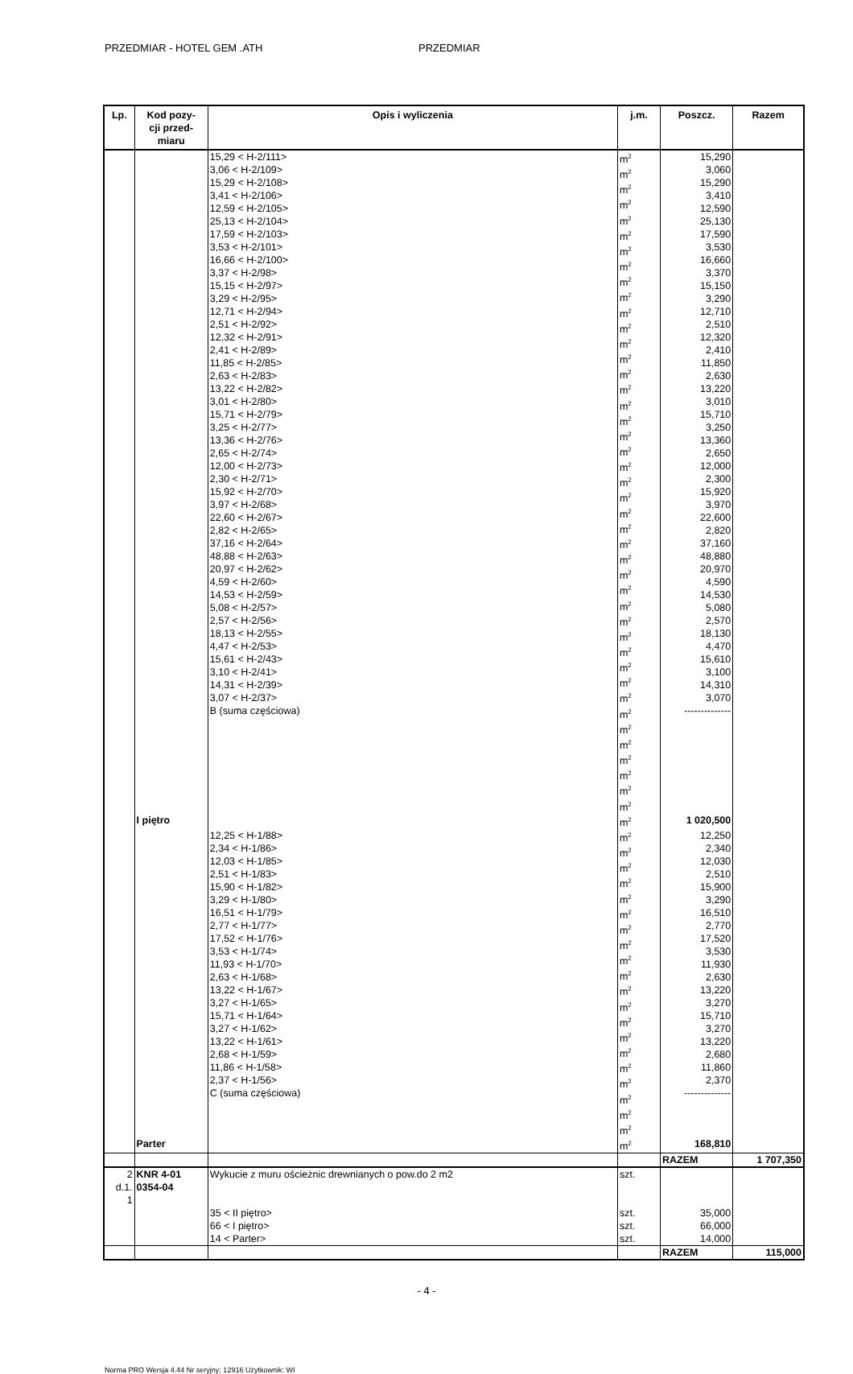PRZEDMIAR - HOTEL GEM .ATH PRZEDMIAR
| Lp. | Kod pozy- cji przed- miaru | Opis i wyliczenia | j.m. | Poszcz. | Razem |
| --- | --- | --- | --- | --- | --- |
| | | 15,29 < H-2/111> 3,06 < H-2/109> 15,29 < H-2/108> 3,41 < H-2/106> 12,59 < H-2/105> 25,13 < H-2/104> 17,59 < H-2/103> 3,53 < H-2/101> 16,66 < H-2/100> 3,37 < H-2/98> 15,15 < H-2/97> 3,29 < H-2/95> 12,71 < H-2/94> 2,51 < H-2/92> 12,32 < H-2/91> 2,41 < H-2/89> 11,85 < H-2/85> 2,63 < H-2/83> 13,22 < H-2/82> 3,01 < H-2/80> 15,71 < H-2/79> 3,25 < H-2/77> 13,36 < H-2/76> 2,65 < H-2/74> 12,00 < H-2/73> 2,30 < H-2/71> 15,92 < H-2/70> 3,97 < H-2/68> 22,60 < H-2/67> 2,82 < H-2/65> 37,16 < H-2/64> 48,88 < H-2/63> 20,97 < H-2/62> 4,59 < H-2/60> 14,53 < H-2/59> 5,08 < H-2/57> 2,57 < H-2/56> 18,13 < H-2/55> 4,47 < H-2/53> 15,61 < H-2/43> 3,10 < H-2/41> 14,31 < H-2/39> 3,07 < H-2/37> B (suma częściowa) | m<sup>2</sup> m<sup>2</sup> m<sup>2</sup> m<sup>2</sup> m<sup>2</sup> m<sup>2</sup> m<sup>2</sup> m<sup>2</sup> m<sup>2</sup> m<sup>2</sup> m<sup>2</sup> m<sup>2</sup> m<sup>2</sup> m<sup>2</sup> m<sup>2</sup> m<sup>2</sup> m<sup>2</sup> m<sup>2</sup> m<sup>2</sup> m<sup>2</sup> m<sup>2</sup> m<sup>2</sup> m<sup>2</sup> m<sup>2</sup> m<sup>2</sup> m<sup>2</sup> m<sup>2</sup> m<sup>2</sup> m<sup>2</sup> m<sup>2</sup> m<sup>2</sup> m<sup>2</sup> m<sup>2</sup> m<sup>2</sup> m<sup>2</sup> m<sup>2</sup> m<sup>2</sup> m<sup>2</sup> m<sup>2</sup> m<sup>2</sup> m<sup>2</sup> m<sup>2</sup> m<sup>2</sup> | 15,290 3,060 15,290 3,410 12,590 25,130 17,590 3,530 16,660 3,370 15,150 3,290 12,710 2,510 12,320 2,410 11,850 2,630 13,220 3,010 15,710 3,250 13,360 2,650 12,000 2,300 15,920 3,970 22,600 2,820 37,160 48,880 20,970 4,590 14,530 5,080 2,570 18,130 4,470 15,610 3,100 14,310 3,070 -------------- | |
| | I piętro | | m<sup>2</sup> | 1 020,500 | |
| | | 12,25 < H-1/88> 2,34 < H-1/86> 12,03 < H-1/85> 2,51 < H-1/83> 15,90 < H-1/82> 3,29 < H-1/80> 16,51 < H-1/79> 2,77 < H-1/77> 17,52 < H-1/76> 3,53 < H-1/74> 11,93 < H-1/70> 2,63 < H-1/68> 13,22 < H-1/67> 3,27 < H-1/65> 15,71 < H-1/64> 3,27 < H-1/62> 13,22 < H-1/61> 2,68 < H-1/59> 11,86 < H-1/58> 2,37 < H-1/56> C (suma częściowa) | m<sup>2</sup> m<sup>2</sup> m<sup>2</sup> m<sup>2</sup> m<sup>2</sup> m<sup>2</sup> m<sup>2</sup> m<sup>2</sup> m<sup>2</sup> m<sup>2</sup> m<sup>2</sup> m<sup>2</sup> m<sup>2</sup> m<sup>2</sup> m<sup>2</sup> m<sup>2</sup> m<sup>2</sup> m<sup>2</sup> m<sup>2</sup> m<sup>2</sup> | 12,250 2,340 12,030 2,510 15,900 3,290 16,510 2,770 17,520 3,530 11,930 2,630 13,220 3,270 15,710 3,270 13,220 2,680 11,860 2,370 -------------- | |
| | Parter | | m<sup>2</sup> | 168,810 | |
| | | | | RAZEM | 1 707,350 |
| 2 d.1. 1 | KNR 4-01 0354-04 | Wykucie z muru ościeżnic drewnianych o pow.do 2 m2 | szt. | | |
| | | 35 < II piętro> 66 < I piętro> 14 < Parter> | szt. szt. szt. | 35,000 66,000 14,000 | |
| | | | | RAZEM | 115,000 |
- 4 -
Norma PRO Wersja 4.44 Nr seryjny: 12916 Użytkownik: WI